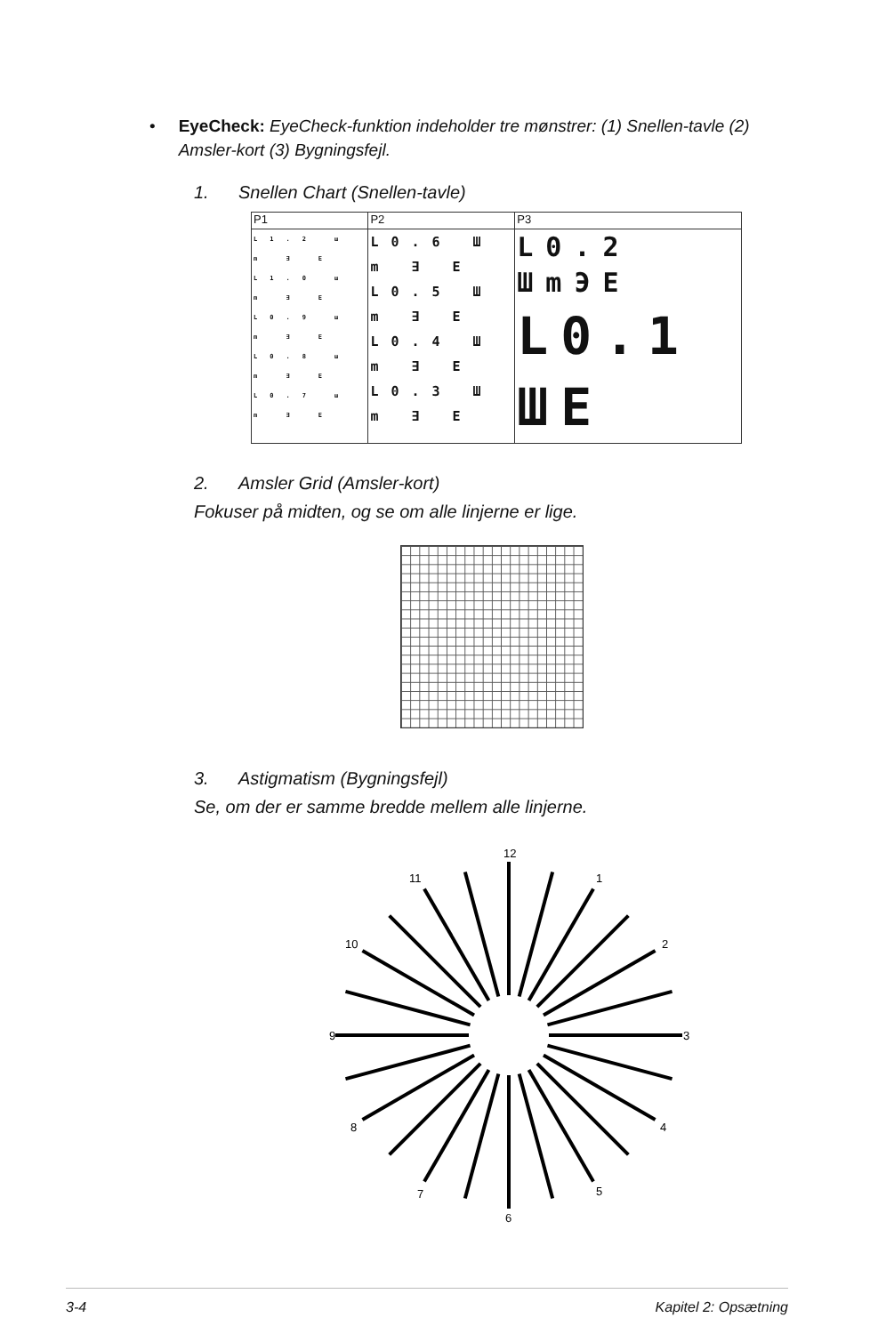• EyeCheck: EyeCheck-funktion indeholder tre mønstrer: (1) Snellen-tavle (2) Amsler-kort (3) Bygningsfejl.
1. Snellen Chart (Snellen-tavle)
| P1 | P2 | P3 |
| L1.2 ш m ∃ E L1.0 ш m ∃ E L0.9 ш m ∃ E L0.8 ш m ∃ E L0.7 ш m ∃ E | L0.6 Ш m ∃ E L0.5 Ш m ∃ E L0.4 Ш m ∃ E L0.3 Ш m ∃ E | L0.2 ШmЭE L0.1 ШE |
2. Amsler Grid (Amsler-kort)
Fokuser på midten, og se om alle linjerne er lige.
3. Astigmatism (Bygningsfejl)
Se, om der er samme bredde mellem alle linjerne.
12
1
2
3
4
5
6
7
8
9
10
11
3-4 Kapitel 2: Opsætning